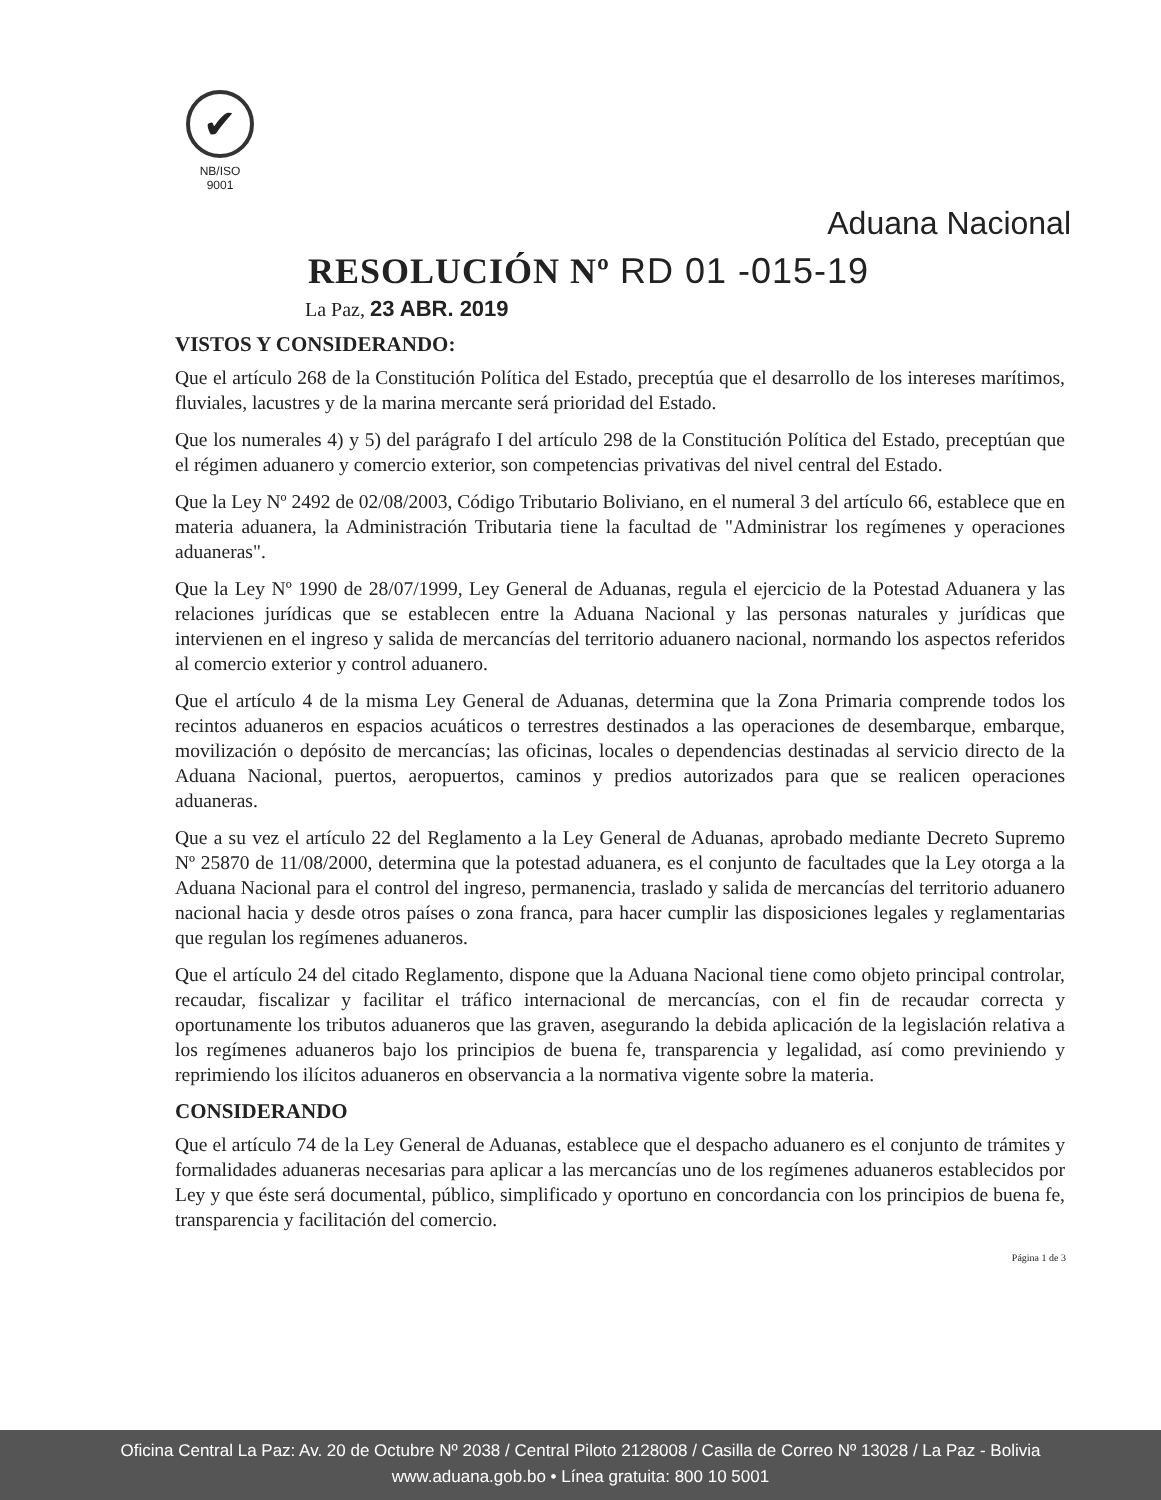✔
NB/ISO
9001
Aduana Nacional
RESOLUCIÓN Nº RD 01 -015-19
La Paz, 23 ABR. 2019
VISTOS Y CONSIDERANDO:
Que el artículo 268 de la Constitución Política del Estado, preceptúa que el desarrollo de los intereses marítimos, fluviales, lacustres y de la marina mercante será prioridad del Estado.
Que los numerales 4) y 5) del parágrafo I del artículo 298 de la Constitución Política del Estado, preceptúan que el régimen aduanero y comercio exterior, son competencias privativas del nivel central del Estado.
Que la Ley Nº 2492 de 02/08/2003, Código Tributario Boliviano, en el numeral 3 del artículo 66, establece que en materia aduanera, la Administración Tributaria tiene la facultad de "Administrar los regímenes y operaciones aduaneras".
Que la Ley Nº 1990 de 28/07/1999, Ley General de Aduanas, regula el ejercicio de la Potestad Aduanera y las relaciones jurídicas que se establecen entre la Aduana Nacional y las personas naturales y jurídicas que intervienen en el ingreso y salida de mercancías del territorio aduanero nacional, normando los aspectos referidos al comercio exterior y control aduanero.
Que el artículo 4 de la misma Ley General de Aduanas, determina que la Zona Primaria comprende todos los recintos aduaneros en espacios acuáticos o terrestres destinados a las operaciones de desembarque, embarque, movilización o depósito de mercancías; las oficinas, locales o dependencias destinadas al servicio directo de la Aduana Nacional, puertos, aeropuertos, caminos y predios autorizados para que se realicen operaciones aduaneras.
Que a su vez el artículo 22 del Reglamento a la Ley General de Aduanas, aprobado mediante Decreto Supremo Nº 25870 de 11/08/2000, determina que la potestad aduanera, es el conjunto de facultades que la Ley otorga a la Aduana Nacional para el control del ingreso, permanencia, traslado y salida de mercancías del territorio aduanero nacional hacia y desde otros países o zona franca, para hacer cumplir las disposiciones legales y reglamentarias que regulan los regímenes aduaneros.
Que el artículo 24 del citado Reglamento, dispone que la Aduana Nacional tiene como objeto principal controlar, recaudar, fiscalizar y facilitar el tráfico internacional de mercancías, con el fin de recaudar correcta y oportunamente los tributos aduaneros que las graven, asegurando la debida aplicación de la legislación relativa a los regímenes aduaneros bajo los principios de buena fe, transparencia y legalidad, así como previniendo y reprimiendo los ilícitos aduaneros en observancia a la normativa vigente sobre la materia.
CONSIDERANDO
Que el artículo 74 de la Ley General de Aduanas, establece que el despacho aduanero es el conjunto de trámites y formalidades aduaneras necesarias para aplicar a las mercancías uno de los regímenes aduaneros establecidos por Ley y que éste será documental, público, simplificado y oportuno en concordancia con los principios de buena fe, transparencia y facilitación del comercio.
Página 1 de 3
Oficina Central La Paz: Av. 20 de Octubre Nº 2038 / Central Piloto 2128008 / Casilla de Correo Nº 13028 / La Paz - Bolivia
www.aduana.gob.bo • Línea gratuita: 800 10 5001